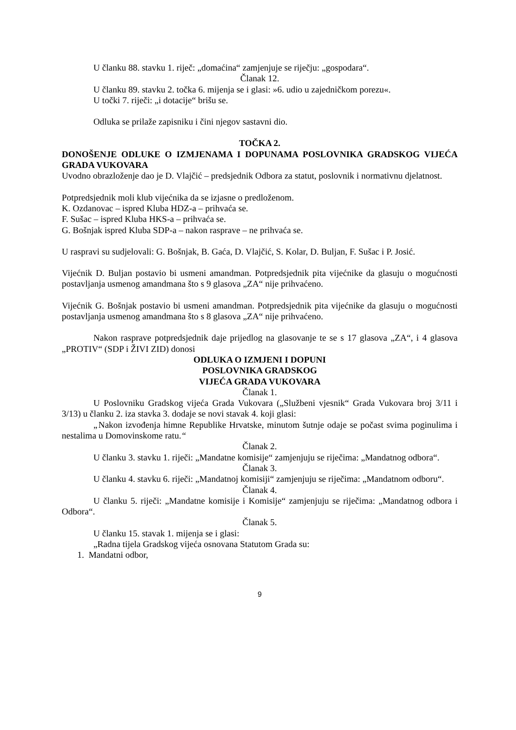U članku 88. stavku 1. riječ: „domaćina“ zamjenjuje se riječju: „gospodara“.
Članak 12.
U članku 89. stavku 2. točka 6. mijenja se i glasi: »6. udio u zajedničkom porezu«.
U točki 7. riječi: „i dotacije“ brišu se.
Odluka se prilaže zapisniku i čini njegov sastavni dio.
TOČKA 2.
DONOŠENJE ODLUKE O IZMJENAMA I DOPUNAMA POSLOVNIKA GRADSKOG VIJEĆA GRADA VUKOVARA
Uvodno obrazloženje dao je D. Vlajčić – predsjednik Odbora za statut, poslovnik i normativnu djelatnost.
Potpredsjednik moli klub vijećnika da se izjasne o predloženom.
K. Ozdanovac – ispred Kluba HDZ-a – prihvaća se.
F. Sušac – ispred Kluba HKS-a – prihvaća se.
G. Bošnjak ispred Kluba SDP-a – nakon rasprave – ne prihvaća se.
U raspravi su sudjelovali: G. Bošnjak, B. Gaća, D. Vlajčić, S. Kolar, D. Buljan, F. Sušac i P. Josić.
Vijećnik D. Buljan postavio bi usmeni amandman. Potpredsjednik pita vijećnike da glasuju o mogućnosti postavljanja usmenog amandmana što s 9 glasova „ZA“ nije prihvaćeno.
Vijećnik G. Bošnjak postavio bi usmeni amandman. Potpredsjednik pita vijećnike da glasuju o mogućnosti postavljanja usmenog amandmana što s 8 glasova „ZA“ nije prihvaćeno.
Nakon rasprave potpredsjednik daje prijedlog na glasovanje te se s 17 glasova „ZA“, i 4 glasova „PROTIV“ (SDP i ŽIVI ZID) donosi
ODLUKA O IZMJENI I DOPUNI
POSLOVNIKA GRADSKOG
VIJEĆA GRADA VUKOVARA
Članak 1.
U Poslovniku Gradskog vijeća Grada Vukovara („Službeni vjesnik“ Grada Vukovara broj 3/11 i 3/13) u članku 2. iza stavka 3. dodaje se novi stavak 4. koji glasi:
„Nakon izvođenja himne Republike Hrvatske, minutom šutnje odaje se počast svima poginulima i nestalima u Domovinskome ratu.“
Članak 2.
U članku 3. stavku 1. riječi: „Mandatne komisije“ zamjenjuju se riječima: „Mandatnog odbora“.
Članak 3.
U članku 4. stavku 6. riječi: „Mandatnoj komisiji“ zamjenjuju se riječima: „Mandatnom odboru“.
Članak 4.
U članku 5. riječi: „Mandatne komisije i Komisije“ zamjenjuju se riječima: „Mandatnog odbora i Odbora“.
Članak 5.
U članku 15. stavak 1. mijenja se i glasi:
„Radna tijela Gradskog vijeća osnovana Statutom Grada su:
1. Mandatni odbor,
9